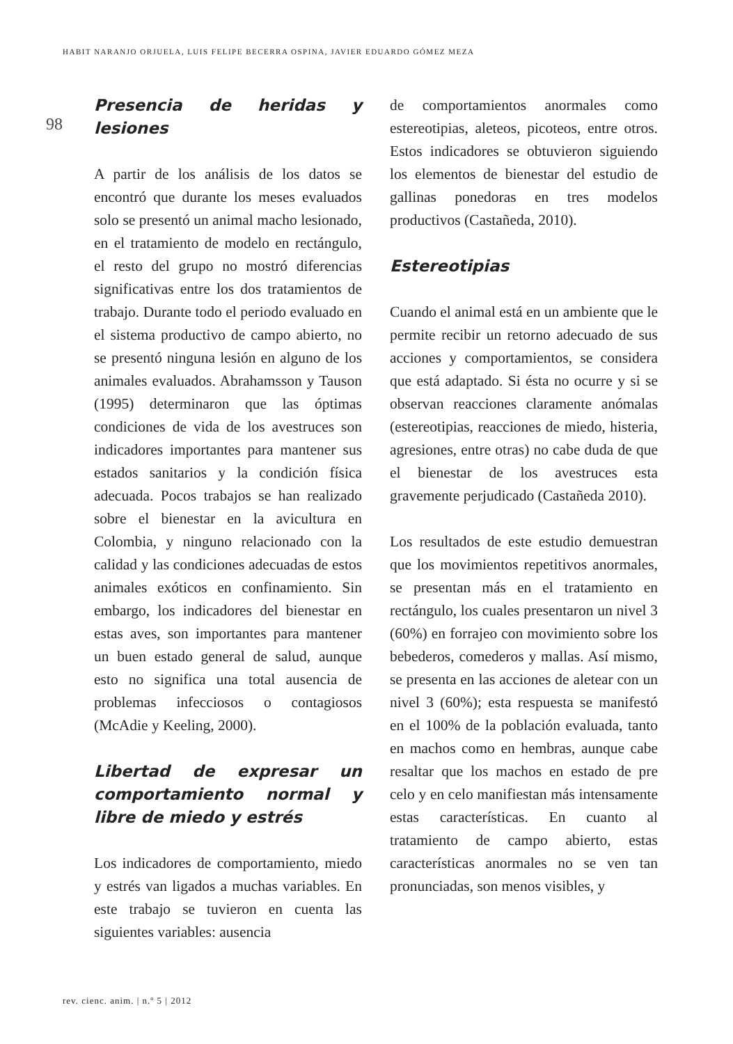HABIT NARANJO ORJUELA, LUIS FELIPE BECERRA OSPINA, JAVIER EDUARDO GÓMEZ MEZA
98
Presencia de heridas y lesiones
A partir de los análisis de los datos se encontró que durante los meses evaluados solo se presentó un animal macho lesionado, en el tratamiento de modelo en rectángulo, el resto del grupo no mostró diferencias significativas entre los dos tratamientos de trabajo. Durante todo el periodo evaluado en el sistema productivo de campo abierto, no se presentó ninguna lesión en alguno de los animales evaluados. Abrahamsson y Tauson (1995) determinaron que las óptimas condiciones de vida de los avestruces son indicadores importantes para mantener sus estados sanitarios y la condición física adecuada. Pocos trabajos se han realizado sobre el bienestar en la avicultura en Colombia, y ninguno relacionado con la calidad y las condiciones adecuadas de estos animales exóticos en confinamiento. Sin embargo, los indicadores del bienestar en estas aves, son importantes para mantener un buen estado general de salud, aunque esto no significa una total ausencia de problemas infecciosos o contagiosos (McAdie y Keeling, 2000).
Libertad de expresar un comportamiento normal y libre de miedo y estrés
Los indicadores de comportamiento, miedo y estrés van ligados a muchas variables. En este trabajo se tuvieron en cuenta las siguientes variables: ausencia
de comportamientos anormales como estereotipias, aleteos, picoteos, entre otros. Estos indicadores se obtuvieron siguiendo los elementos de bienestar del estudio de gallinas ponedoras en tres modelos productivos (Castañeda, 2010).
Estereotipias
Cuando el animal está en un ambiente que le permite recibir un retorno adecuado de sus acciones y comportamientos, se considera que está adaptado. Si ésta no ocurre y si se observan reacciones claramente anómalas (estereotipias, reacciones de miedo, histeria, agresiones, entre otras) no cabe duda de que el bienestar de los avestruces esta gravemente perjudicado (Castañeda 2010).
Los resultados de este estudio demuestran que los movimientos repetitivos anormales, se presentan más en el tratamiento en rectángulo, los cuales presentaron un nivel 3 (60%) en forrajeo con movimiento sobre los bebederos, comederos y mallas. Así mismo, se presenta en las acciones de aletear con un nivel 3 (60%); esta respuesta se manifestó en el 100% de la población evaluada, tanto en machos como en hembras, aunque cabe resaltar que los machos en estado de pre celo y en celo manifiestan más intensamente estas características. En cuanto al tratamiento de campo abierto, estas características anormales no se ven tan pronunciadas, son menos visibles, y
rev. cienc. anim. | n.º 5 | 2012